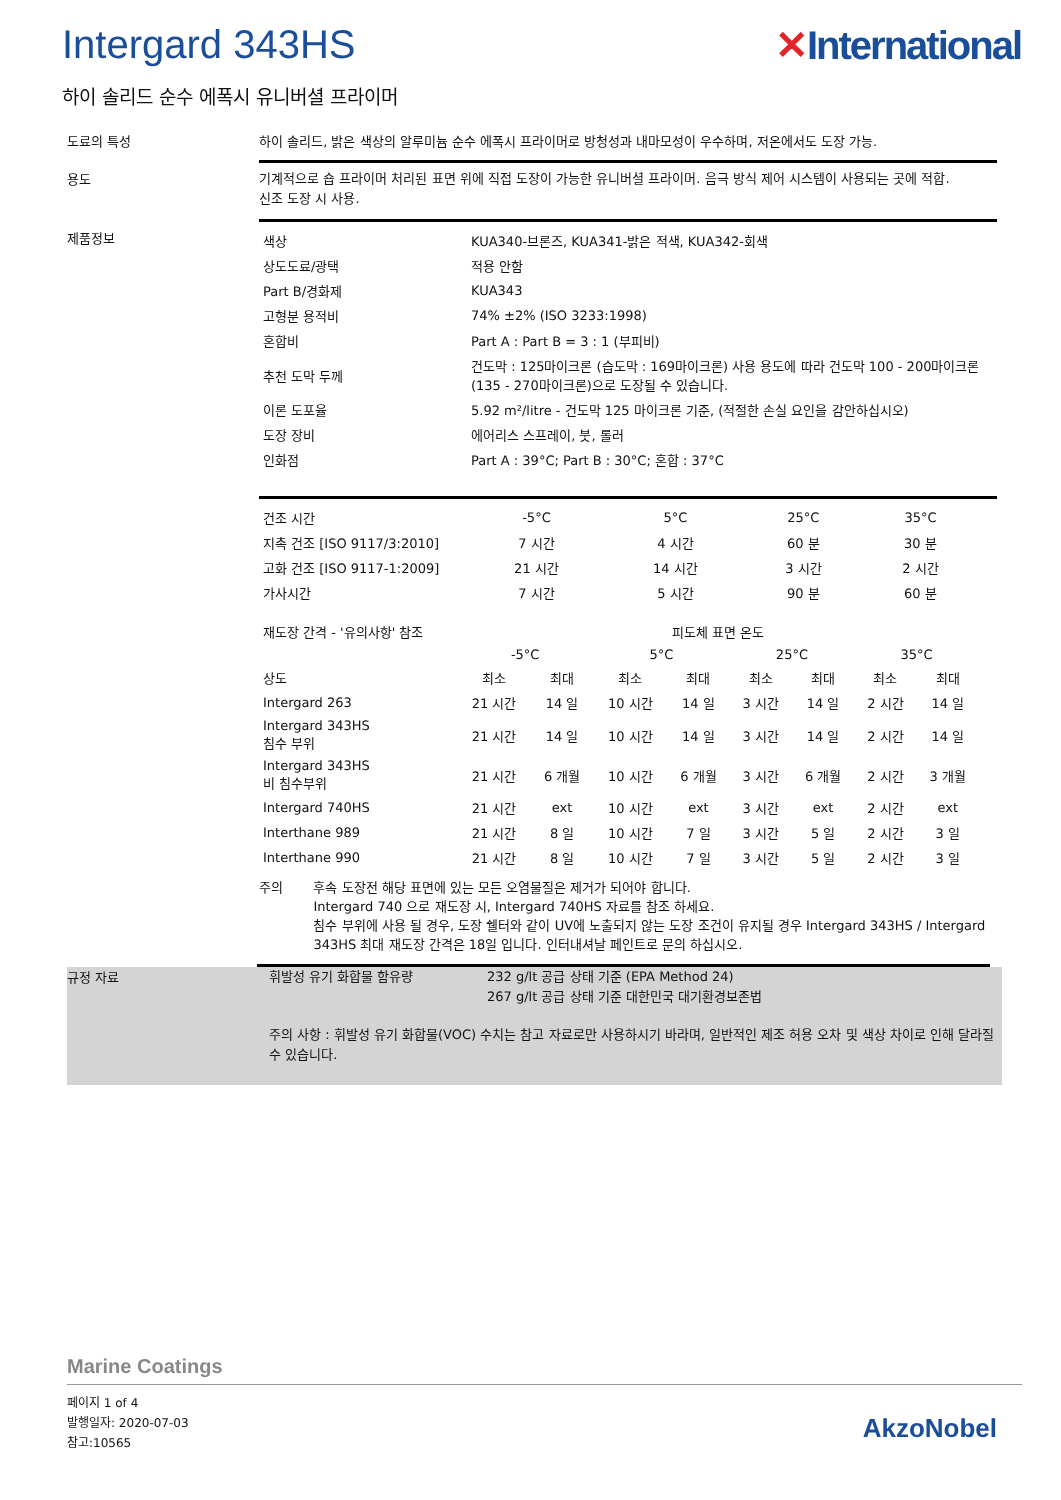Intergard 343HS ✕International
하이 솔리드 순수 에폭시 유니버셜 프라이머
도료의 특성 하이 솔리드, 밝은 색상의 알루미늄 순수 에폭시 프라이머로 방청성과 내마모성이 우수하며, 저온에서도 도장 가능.
용도
기계적으로 숍 프라이머 처리된 표면 위에 직접 도장이 가능한 유니버셜 프라이머. 음극 방식 제어 시스템이 사용되는 곳에 적합.
신조 도장 시 사용.
제품정보
| 색상 | KUA340-브론즈, KUA341-밝은 적색, KUA342-회색 |
| 상도도료/광택 | 적용 안함 |
| Part B/경화제 | KUA343 |
| 고형분 용적비 | 74% ±2% (ISO 3233:1998) |
| 혼합비 | Part A : Part B = 3 : 1 (부피비) |
| 추천 도막 두께 | 건도막 : 125마이크론 (습도막 : 169마이크론) 사용 용도에 따라 건도막 100 - 200마이크론(135 - 270마이크론)으로 도장될 수 있습니다. |
| 이론 도포율 | 5.92 m²/litre - 건도막 125 마이크론 기준, (적절한 손실 요인을 감안하십시오) |
| 도장 장비 | 에어리스 스프레이, 붓, 롤러 |
| 인화점 | Part A : 39°C; Part B : 30°C; 혼합 : 37°C |
| 건조 시간 | -5°C | 5°C | 25°C | 35°C |
| 지촉 건조 [ISO 9117/3:2010] | 7 시간 | 4 시간 | 60 분 | 30 분 |
| 고화 건조 [ISO 9117-1:2009] | 21 시간 | 14 시간 | 3 시간 | 2 시간 |
| 가사시간 | 7 시간 | 5 시간 | 90 분 | 60 분 |
| 재도장 간격 - '유의사항' 참조 | 피도체 표면 온도 | | | | | | | |
| | -5°C | | 5°C | | 25°C | | 35°C | |
| 상도 | 최소 | 최대 | 최소 | 최대 | 최소 | 최대 | 최소 | 최대 |
| Intergard 263 | 21 시간 | 14 일 | 10 시간 | 14 일 | 3 시간 | 14 일 | 2 시간 | 14 일 |
| Intergard 343HS 침수 부위 | 21 시간 | 14 일 | 10 시간 | 14 일 | 3 시간 | 14 일 | 2 시간 | 14 일 |
| Intergard 343HS 비 침수부위 | 21 시간 | 6 개월 | 10 시간 | 6 개월 | 3 시간 | 6 개월 | 2 시간 | 3 개월 |
| Intergard 740HS | 21 시간 | ext | 10 시간 | ext | 3 시간 | ext | 2 시간 | ext |
| Interthane 989 | 21 시간 | 8 일 | 10 시간 | 7 일 | 3 시간 | 5 일 | 2 시간 | 3 일 |
| Interthane 990 | 21 시간 | 8 일 | 10 시간 | 7 일 | 3 시간 | 5 일 | 2 시간 | 3 일 |
주의 후속 도장전 해당 표면에 있는 모든 오염물질은 제거가 되어야 합니다.
Intergard 740 으로 재도장 시, Intergard 740HS 자료를 참조 하세요.
침수 부위에 사용 될 경우, 도장 쉘터와 같이 UV에 노출되지 않는 도장 조건이 유지될 경우 Intergard 343HS / Intergard 343HS 최대 재도장 간격은 18일 입니다. 인터내셔날 페인트로 문의 하십시오.
규정 자료
휘발성 유기 화합물 함유량 232 g/lt 공급 상태 기준 (EPA Method 24)
267 g/lt 공급 상태 기준 대한민국 대기환경보존법
주의 사항 : 휘발성 유기 화합물(VOC) 수치는 참고 자료로만 사용하시기 바라며, 일반적인 제조 허용 오차 및 색상 차이로 인해 달라질 수 있습니다.
Marine Coatings
페이지 1 of 4
발행일자: 2020-07-03
참고:10565
AkzoNobel